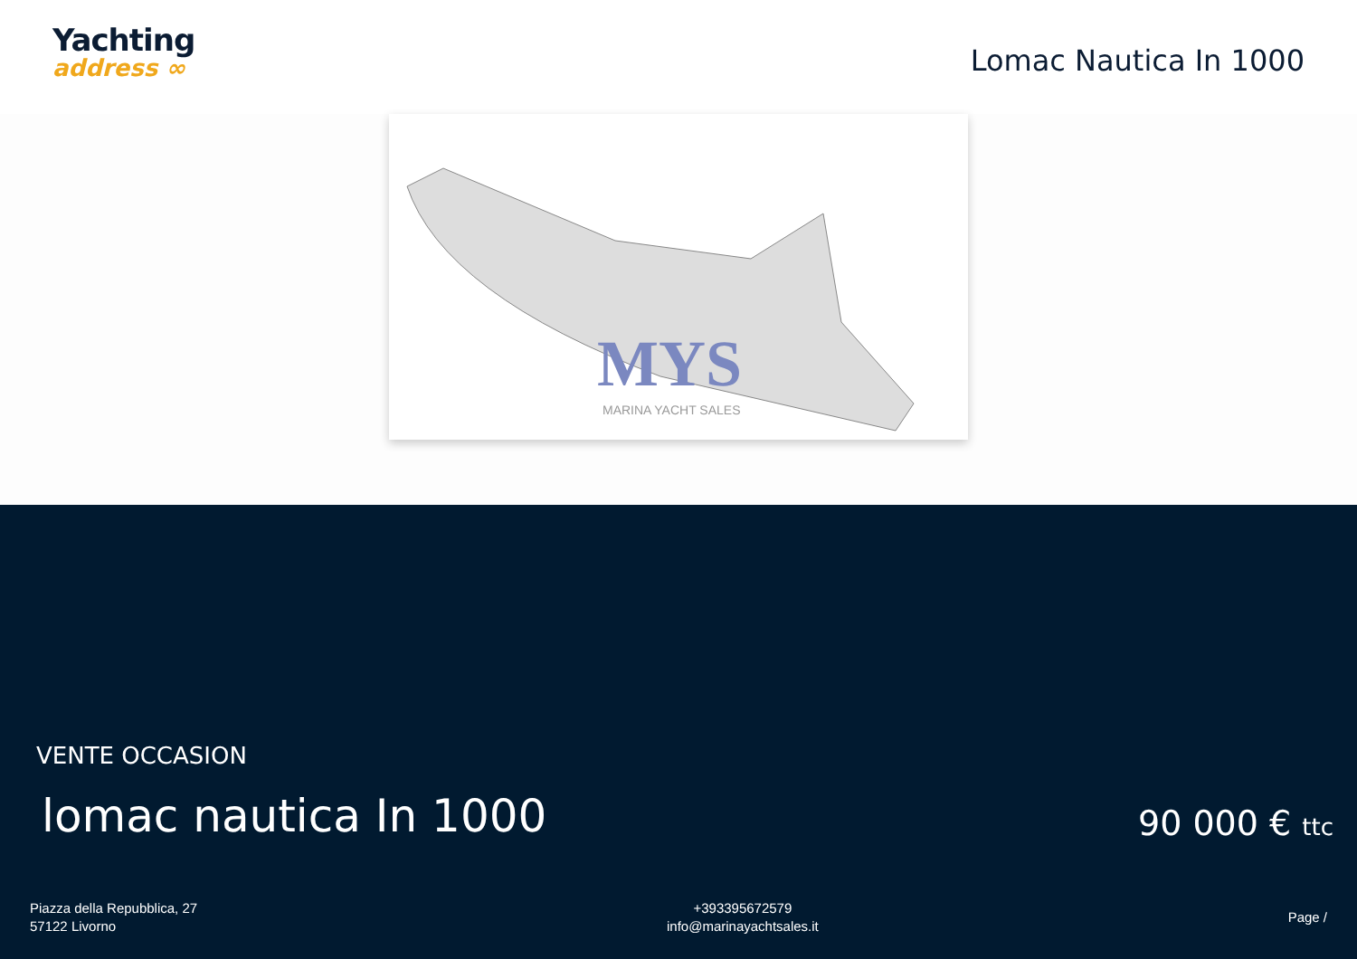Yachting
address ∞
Lomac Nautica In 1000
MYS
MARINA YACHT SALES
VENTE OCCASION
lomac nautica In 1000 90 000 € ttc
Piazza della Repubblica, 27
57122 Livorno
+393395672579
info@marinayachtsales.it
Page /